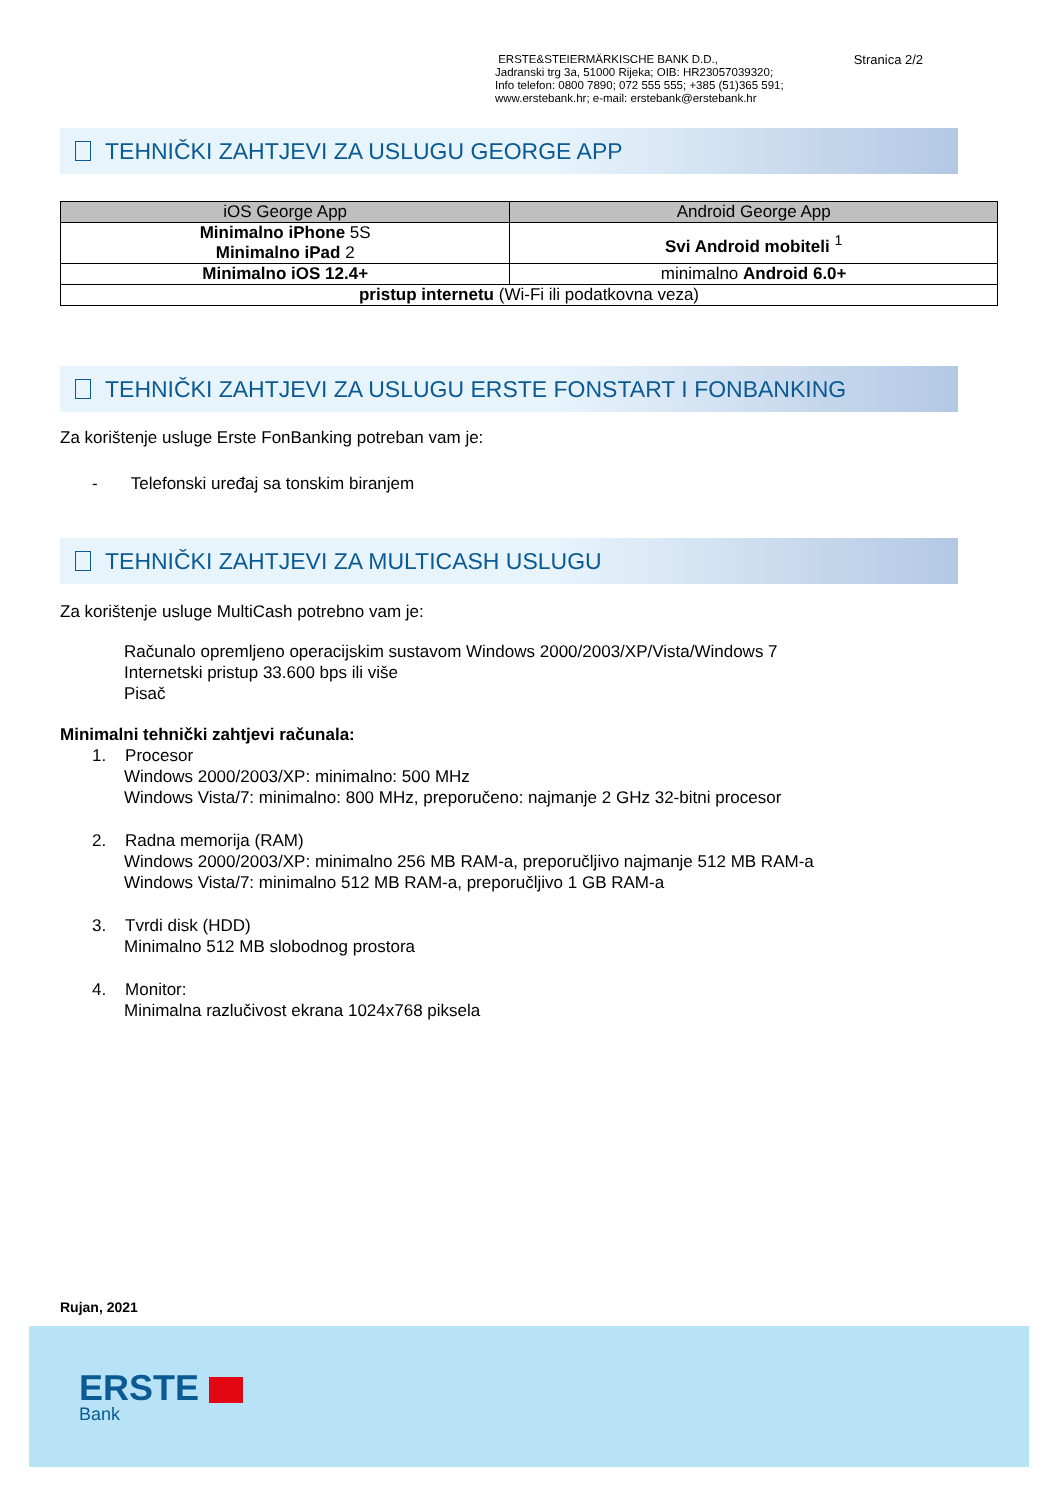ERSTE&STEIERMÄRKISCHE BANK D.D.,
Jadranski trg 3a, 51000 Rijeka; OIB: HR23057039320;
Info telefon: 0800 7890; 072 555 555; +385 (51)365 591;
www.erstebank.hr; e-mail: erstebank@erstebank.hr
Stranica 2/2
TEHNIČKI ZAHTJEVI ZA USLUGU GEORGE APP
| iOS George App | Android George App |
| --- | --- |
| Minimalno iPhone 5S Minimalno iPad 2 | Svi Android mobiteli <sup>1</sup> |
| Minimalno iOS 12.4+ | minimalno Android 6.0+ |
| pristup internetu (Wi-Fi ili podatkovna veza) | |
TEHNIČKI ZAHTJEVI ZA USLUGU ERSTE FONSTART I FONBANKING
Za korištenje usluge Erste FonBanking potreban vam je:
- Telefonski uređaj sa tonskim biranjem
TEHNIČKI ZAHTJEVI ZA MULTICASH USLUGU
Za korištenje usluge MultiCash potrebno vam je:
Računalo opremljeno operacijskim sustavom Windows 2000/2003/XP/Vista/Windows 7
Internetski pristup 33.600 bps ili više
Pisač
Minimalni tehnički zahtjevi računala:
1. Procesor
Windows 2000/2003/XP: minimalno: 500 MHz
Windows Vista/7: minimalno: 800 MHz, preporučeno: najmanje 2 GHz 32-bitni procesor
2. Radna memorija (RAM)
Windows 2000/2003/XP: minimalno 256 MB RAM-a, preporučljivo najmanje 512 MB RAM-a
Windows Vista/7: minimalno 512 MB RAM-a, preporučljivo 1 GB RAM-a
3. Tvrdi disk (HDD)
Minimalno 512 MB slobodnog prostora
4. Monitor:
Minimalna razlučivost ekrana 1024x768 piksela
Rujan, 2021
ERSTE
Bank